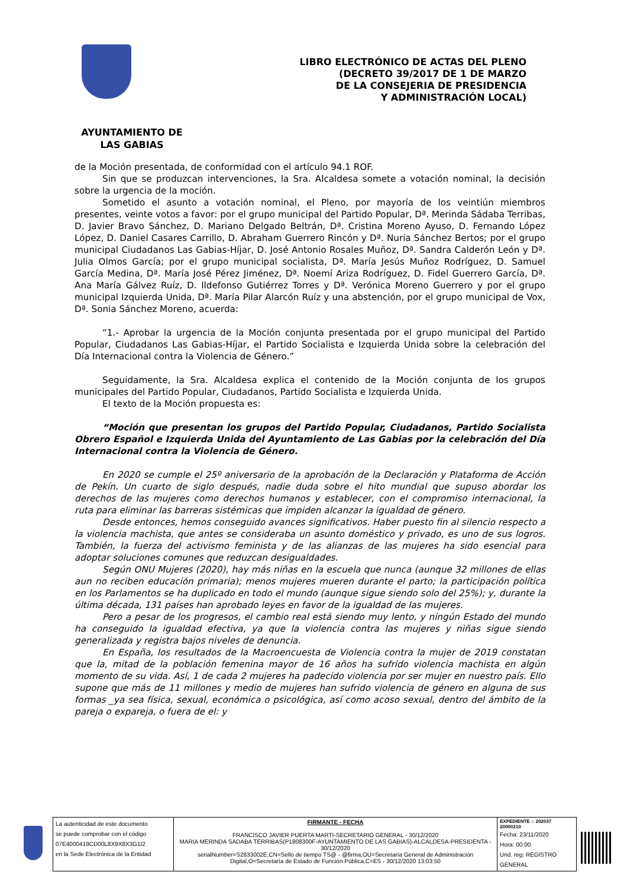LIBRO ELECTRÓNICO DE ACTAS DEL PLENO
(DECRETO 39/2017 DE 1 DE MARZO
DE LA CONSEJERIA DE PRESIDENCIA
Y ADMINISTRACIÓN LOCAL)
AYUNTAMIENTO DE
LAS GABIAS
de la Moción presentada, de conformidad con el artículo 94.1 ROF.
Sin que se produzcan intervenciones, la Sra. Alcaldesa somete a votación nominal, la decisión sobre la urgencia de la moción.
Sometido el asunto a votación nominal, el Pleno, por mayoría de los veintiún miembros presentes, veinte votos a favor: por el grupo municipal del Partido Popular, Dª. Merinda Sádaba Terribas, D. Javier Bravo Sánchez, D. Mariano Delgado Beltrán, Dª. Cristina Moreno Ayuso, D. Fernando López López, D. Daniel Casares Carrillo, D. Abraham Guerrero Rincón y Dª. Nuria Sánchez Bertos; por el grupo municipal Ciudadanos Las Gabias-Híjar, D. José Antonio Rosales Muñoz, Dª. Sandra Calderón León y Dª. Julia Olmos García; por el grupo municipal socialista, Dª. María Jesús Muñoz Rodríguez, D. Samuel García Medina, Dª. María José Pérez Jiménez, Dª. Noemí Ariza Rodríguez, D. Fidel Guerrero García, Dª. Ana María Gálvez Ruíz, D. Ildefonso Gutiérrez Torres y Dª. Verónica Moreno Guerrero y por el grupo municipal Izquierda Unida, Dª. María Pilar Alarcón Ruíz y una abstención, por el grupo municipal de Vox, Dª. Sonia Sánchez Moreno, acuerda:
“1.- Aprobar la urgencia de la Moción conjunta presentada por el grupo municipal del Partido Popular, Ciudadanos Las Gabias-Híjar, el Partido Socialista e Izquierda Unida sobre la celebración del Día Internacional contra la Violencia de Género.”
Seguidamente, la Sra. Alcaldesa explica el contenido de la Moción conjunta de los grupos municipales del Partido Popular, Ciudadanos, Partido Socialista e Izquierda Unida.
El texto de la Moción propuesta es:
“Moción que presentan los grupos del Partido Popular, Ciudadanos, Partido Socialista Obrero Español e Izquierda Unida del Ayuntamiento de Las Gabias por la celebración del Día Internacional contra la Violencia de Género.
En 2020 se cumple el 25º aniversario de la aprobación de la Declaración y Plataforma de Acción de Pekín. Un cuarto de siglo después, nadie duda sobre el hito mundial que supuso abordar los derechos de las mujeres como derechos humanos y establecer, con el compromiso internacional, la ruta para eliminar las barreras sistémicas que impiden alcanzar la igualdad de género.
Desde entonces, hemos conseguido avances significativos. Haber puesto fin al silencio respecto a la violencia machista, que antes se consideraba un asunto doméstico y privado, es uno de sus logros. También, la fuerza del activismo feminista y de las alianzas de las mujeres ha sido esencial para adoptar soluciones comunes que reduzcan desigualdades.
Según ONU Mujeres (2020), hay más niñas en la escuela que nunca (aunque 32 millones de ellas aun no reciben educación primaria); menos mujeres mueren durante el parto; la participación política en los Parlamentos se ha duplicado en todo el mundo (aunque sigue siendo solo del 25%); y, durante la última década, 131 países han aprobado leyes en favor de la igualdad de las mujeres.
Pero a pesar de los progresos, el cambio real está siendo muy lento, y ningún Estado del mundo ha conseguido la igualdad efectiva, ya que la violencia contra las mujeres y niñas sigue siendo generalizada y registra bajos niveles de denuncia.
En España, los resultados de la Macroencuesta de Violencia contra la mujer de 2019 constatan que la, mitad de la población femenina mayor de 16 años ha sufrido violencia machista en algún momento de su vida. Así, 1 de cada 2 mujeres ha padecido violencia por ser mujer en nuestro país. Ello supone que más de 11 millones y medio de mujeres han sufrido violencia de género en alguna de sus formas _ya sea física, sexual, económica o psicológica, así como acoso sexual, dentro del ámbito de la pareja o expareja, o fuera de el: y
| La autenticidad de este documento se puede comprobar con el código 07E4000419CD00L8X9X8X3G1I2 en la Sede Electrónica de la Entidad | FIRMANTE - FECHA FRANCISCO JAVIER PUERTA MARTI-SECRETARIO GENERAL - 30/12/2020 MARIA MERINDA SADABA TERRIBAS(P1808300F-AYUNTAMIENTO DE LAS GABIAS)-ALCALDESA-PRESIDENTA - 30/12/2020 serialNumber=S2833002E,CN=Sello de tiempo TS@ - @firma,OU=Secretaría General de Administración Digital,O=Secretaría de Estado de Función Pública,C=ES - 30/12/2020 13:03:50 | EXPEDIENTE :: 202037 20000210 Fecha: 23/11/2020 Hora: 00:00 Und. reg: REGISTRO GENERAL |